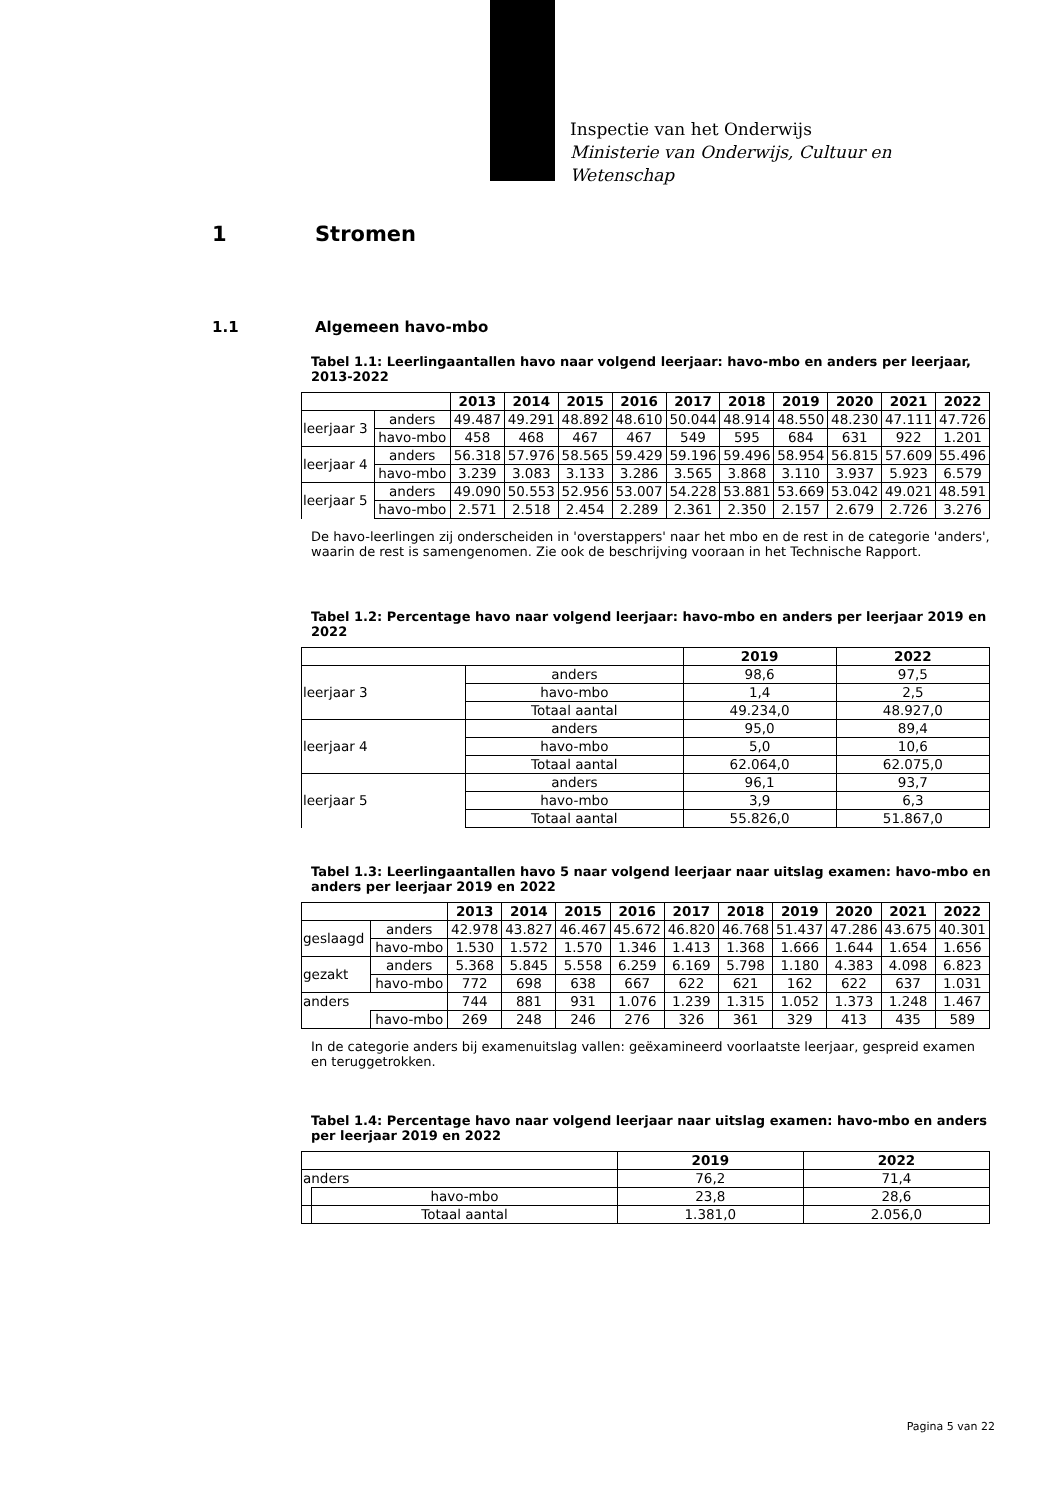Inspectie van het Onderwijs
Ministerie van Onderwijs, Cultuur en
Wetenschap
1 Stromen
1.1 Algemeen havo-mbo
Tabel 1.1: Leerlingaantallen havo naar volgend leerjaar: havo-mbo en anders per leerjaar, 2013-2022
| | | 2013 | 2014 | 2015 | 2016 | 2017 | 2018 | 2019 | 2020 | 2021 | 2022 |
| --- | --- | --- | --- | --- | --- | --- | --- | --- | --- | --- | --- |
| leerjaar 3 | anders | 49.487 | 49.291 | 48.892 | 48.610 | 50.044 | 48.914 | 48.550 | 48.230 | 47.111 | 47.726 |
| | havo-mbo | 458 | 468 | 467 | 467 | 549 | 595 | 684 | 631 | 922 | 1.201 |
| leerjaar 4 | anders | 56.318 | 57.976 | 58.565 | 59.429 | 59.196 | 59.496 | 58.954 | 56.815 | 57.609 | 55.496 |
| | havo-mbo | 3.239 | 3.083 | 3.133 | 3.286 | 3.565 | 3.868 | 3.110 | 3.937 | 5.923 | 6.579 |
| leerjaar 5 | anders | 49.090 | 50.553 | 52.956 | 53.007 | 54.228 | 53.881 | 53.669 | 53.042 | 49.021 | 48.591 |
| | havo-mbo | 2.571 | 2.518 | 2.454 | 2.289 | 2.361 | 2.350 | 2.157 | 2.679 | 2.726 | 3.276 |
De havo-leerlingen zij onderscheiden in 'overstappers' naar het mbo en de rest in de categorie 'anders', waarin de rest is samengenomen. Zie ook de beschrijving vooraan in het Technische Rapport.
Tabel 1.2: Percentage havo naar volgend leerjaar: havo-mbo en anders per leerjaar 2019 en 2022
| | | 2019 | 2022 |
| --- | --- | --- | --- |
| leerjaar 3 | anders | 98,6 | 97,5 |
| | havo-mbo | 1,4 | 2,5 |
| | Totaal aantal | 49.234,0 | 48.927,0 |
| leerjaar 4 | anders | 95,0 | 89,4 |
| | havo-mbo | 5,0 | 10,6 |
| | Totaal aantal | 62.064,0 | 62.075,0 |
| leerjaar 5 | anders | 96,1 | 93,7 |
| | havo-mbo | 3,9 | 6,3 |
| | Totaal aantal | 55.826,0 | 51.867,0 |
Tabel 1.3: Leerlingaantallen havo 5 naar volgend leerjaar naar uitslag examen: havo-mbo en anders per leerjaar 2019 en 2022
| | | 2013 | 2014 | 2015 | 2016 | 2017 | 2018 | 2019 | 2020 | 2021 | 2022 |
| --- | --- | --- | --- | --- | --- | --- | --- | --- | --- | --- | --- |
| geslaagd | anders | 42.978 | 43.827 | 46.467 | 45.672 | 46.820 | 46.768 | 51.437 | 47.286 | 43.675 | 40.301 |
| | havo-mbo | 1.530 | 1.572 | 1.570 | 1.346 | 1.413 | 1.368 | 1.666 | 1.644 | 1.654 | 1.656 |
| gezakt | anders | 5.368 | 5.845 | 5.558 | 6.259 | 6.169 | 5.798 | 1.180 | 4.383 | 4.098 | 6.823 |
| | havo-mbo | 772 | 698 | 638 | 667 | 622 | 621 | 162 | 622 | 637 | 1.031 |
| anders | | 744 | 881 | 931 | 1.076 | 1.239 | 1.315 | 1.052 | 1.373 | 1.248 | 1.467 |
| | havo-mbo | 269 | 248 | 246 | 276 | 326 | 361 | 329 | 413 | 435 | 589 |
In de categorie anders bij examenuitslag vallen: geëxamineerd voorlaatste leerjaar, gespreid examen en teruggetrokken.
Tabel 1.4: Percentage havo naar volgend leerjaar naar uitslag examen: havo-mbo en anders per leerjaar 2019 en 2022
| | | 2019 | 2022 |
| --- | --- | --- | --- |
| anders | | 76,2 | 71,4 |
| | havo-mbo | 23,8 | 28,6 |
| | Totaal aantal | 1.381,0 | 2.056,0 |
Pagina 5 van 22